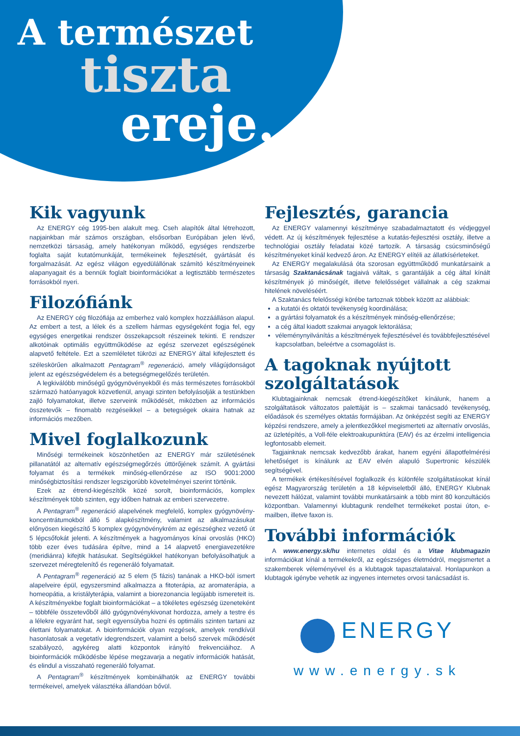A természet
tiszta
ereje...
Kik vagyunk
Az ENERGY cég 1995-ben alakult meg. Cseh alapítók által létrehozott, napjainkban már számos országban, elsősorban Európában jelen lévő, nemzetközi társaság, amely hatékonyan működő, egységes rendszerbe foglalta saját kutatómunkáját, termékeinek fejlesztését, gyártását és forgalmazását. Az egész világon egyedülállónak számító készítményeinek alapanyagait és a bennük foglalt bioinformációkat a legtisztább természetes forrásokból nyeri.
Filozófiánk
Az ENERGY cég filozófiája az emberhez való komplex hozzáálláson alapul. Az embert a test, a lélek és a szellem hármas egységeként fogja fel, egy egységes energetikai rendszer összekapcsolt részeinek tekinti. E rendszer alkotóinak optimális együttműködése az egész szervezet egészségének alapvető feltétele. Ezt a szemléletet tükrözi az ENERGY által kifejlesztett és széleskörűen alkalmazott Pentagram<sup>®</sup> regeneráció, amely világújdonságot jelent az egészségvédelem és a betegségmegelőzés területén.
A legkiválóbb minőségű gyógynövényekből és más természetes forrásokból származó hatóanyagok közvetlenül, anyagi szinten befolyásolják a testünkben zajló folyamatokat, illetve szerveink működését, miközben az információs összetevők – finomabb rezgéseikkel – a betegségek okaira hatnak az információs mezőben.
Mivel foglalkozunk
Minőségi termékeinek köszönhetően az ENERGY már születésének pillanatától az alternatív egészségmegőrzés úttörőjének számít. A gyártási folyamat és a termékek minőség-ellenőrzése az ISO 9001:2000 minőségbiztosítási rendszer legszigorúbb követelményei szerint történik.
Ezek az étrend-kiegészítők közé sorolt, bioinformációs, komplex készítmények több szinten, egy időben hatnak az emberi szervezetre.
A Pentagram<sup>®</sup> regeneráció alapelvének megfelelő, komplex gyógynövény-koncentrátumokból álló 5 alapkészítmény, valamint az alkalmazásukat előnyösen kiegészítő 5 komplex gyógynövénykrém az egészséghez vezető út 5 lépcsőfokát jelenti. A készítmények a hagyományos kínai orvoslás (HKO) több ezer éves tudására építve, mind a 14 alapvető energiavezetékre (meridiánra) kifejtik hatásukat. Segítségükkel hatékonyan befolyásolhatjuk a szervezet méregtelenítő és regeneráló folyamatait.
A Pentagram<sup>®</sup> regeneráció az 5 elem (5 fázis) tanának a HKO-ból ismert alapelveire épül, egyszersmind alkalmazza a fitoterápia, az aromaterápia, a homeopátia, a kristályterápia, valamint a biorezonancia legújabb ismereteit is. A készítményekbe foglalt bioinformációkat – a tökéletes egészség üzeneteként – többféle összetevőből álló gyógynövénykivonat hordozza, amely a testre és a lélekre egyaránt hat, segít egyensúlyba hozni és optimális szinten tartani az élettani folyamatokat. A bioinformációk olyan rezgések, amelyek rendkívül hasonlatosak a vegetatív idegrendszert, valamint a belső szervek működését szabályozó, agykéreg alatti központok irányító frekvenciáihoz. A bioinformációk működésbe lépése megzavarja a negatív információk hatását, és elindul a visszaható regeneráló folyamat.
A Pentagram<sup>®</sup> készítmények kombinálhatók az ENERGY további termékeivel, amelyek választéka állandóan bővül.
Fejlesztés, garancia
Az ENERGY valamennyi készítménye szabadalmaztatott és védjeggyel védett. Az új készítmények fejlesztése a kutatás-fejlesztési osztály, illetve a technológiai osztály feladatai közé tartozik. A társaság csúcsminőségű készítményeket kínál kedvező áron. Az ENERGY elítéli az állatkísérleteket.
Az ENERGY megalakulásá óta szorosan együttműködő munkatársaink a társaság Szaktanácsának tagjaivá váltak, s garantálják a cég által kínált készítmények jó minőségét, illetve felelősséget vállalnak a cég szakmai hitelének növeléséért.
A Szaktanács felelősségi körébe tartoznak többek között az alábbiak:
a kutatói és oktatói tevékenység koordinálása;
a gyártási folyamatok és a készítmények minőség-ellenőrzése;
a cég által kiadott szakmai anyagok lektorálása;
véleménynyilvánítás a készítmények fejlesztésével és továbbfejlesztésével kapcsolatban, beleértve a csomagolást is.
A tagoknak nyújtott szolgáltatások
Klubtagjainknak nemcsak étrend-kiegészítőket kínálunk, hanem a szolgáltatások változatos palettáját is – szakmai tanácsadó tevékenység, előadások és személyes oktatás formájában. Az önképzést segíti az ENERGY képzési rendszere, amely a jelentkezőkkel megismerteti az alternatív orvoslás, az üzletépítés, a Voll-féle elektroakupunktúra (EAV) és az érzelmi intelligencia legfontosabb elemeit.
Tagjainknak nemcsak kedvezőbb árakat, hanem egyéni állapotfelmérési lehetőséget is kínálunk az EAV elvén alapuló Supertronic készülék segítségével.
A termékek értékesítésével foglalkozik és különféle szolgáltatásokat kínál egész Magyarország területén a 18 képviseletből álló, ENERGY Klubnak nevezett hálózat, valamint további munkatársaink a több mint 80 konzultációs központban. Valamennyi klubtagunk rendelhet termékeket postai úton, e-mailben, illetve faxon is.
További információk
A www.energy.sk/hu internetes oldal és a Vitae klubmagazin információkat kínál a termékekről, az egészséges életmódról, megismertet a szakemberek véleményével és a klubtagok tapasztalataival. Honlapunkon a klubtagok igénybe vehetik az ingyenes internetes orvosi tanácsadást is.
ENERGY
www.energy.sk